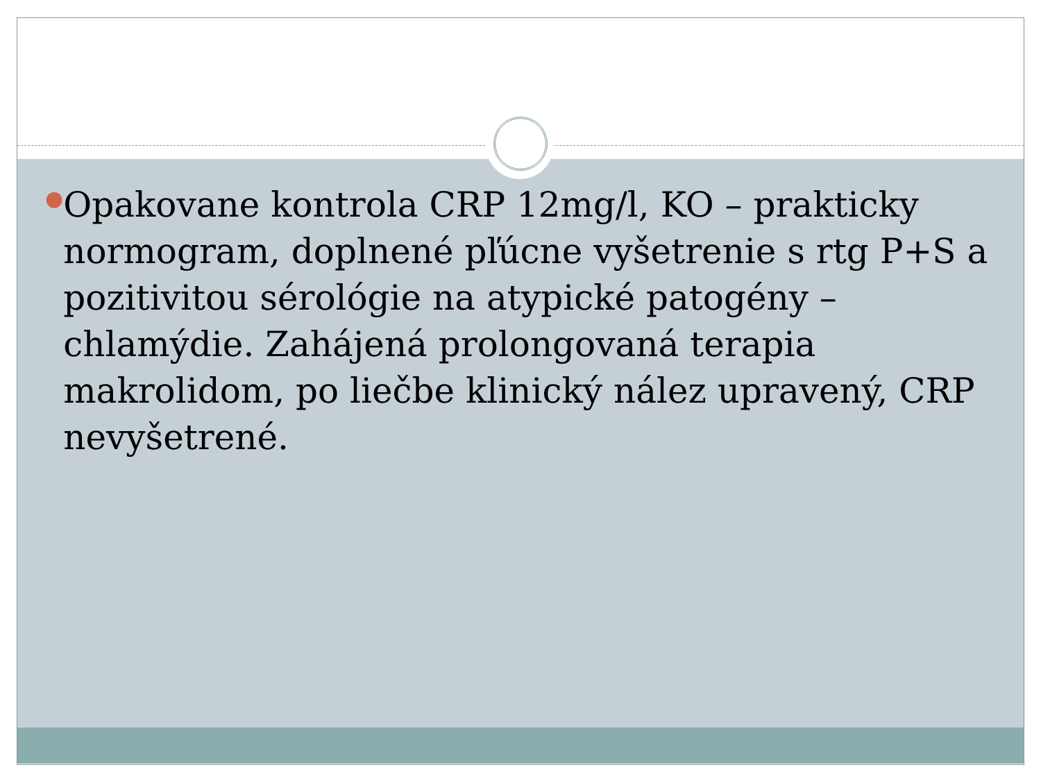●
Opakovane kontrola CRP 12mg/l, KO – prakticky normogram, doplnené pľúcne vyšetrenie s rtg P+S a pozitivitou sérológie na atypické patogény – chlamýdie. Zahájená prolongovaná terapia makrolidom, po liečbe klinický nález upravený, CRP nevyšetrené.